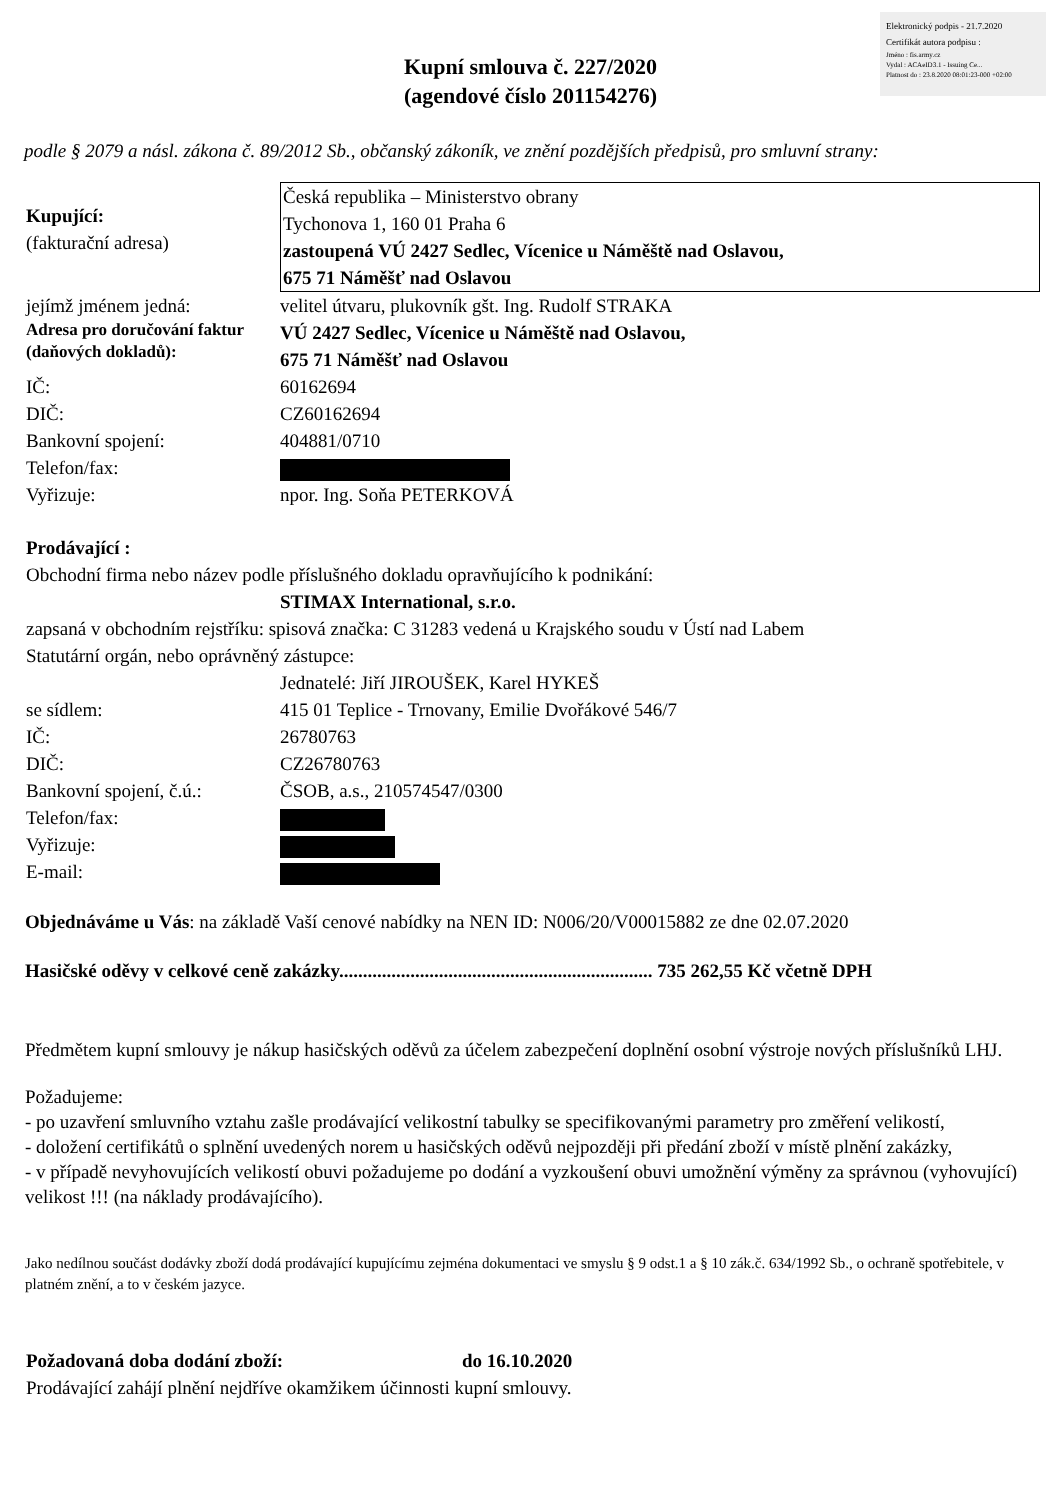Elektronický podpis - 21.7.2020
Certifikát autora podpisu :
Jméno : fis.army.cz
Vydal : ACAeID3.1 - Issuing Ce...
Platnost do : 23.8.2020 08:01:23-000 +02:00
Kupní smlouva č. 227/2020
(agendové číslo 201154276)
podle § 2079 a násl. zákona č. 89/2012 Sb., občanský zákoník, ve znění pozdějších předpisů, pro smluvní strany:
Kupující:
(fakturační adresa)
Česká republika – Ministerstvo obrany
Tychonova 1, 160 01 Praha 6
zastoupená VÚ 2427 Sedlec, Vícenice u Náměště nad Oslavou,
675 71 Náměšť nad Oslavou
jejímž jménem jedná: velitel útvaru, plukovník gšt. Ing. Rudolf STRAKA
Adresa pro doručování faktur (daňových dokladů):
VÚ 2427 Sedlec, Vícenice u Náměště nad Oslavou,
675 71 Náměšť nad Oslavou
IČ: 60162694
DIČ: CZ60162694
Bankovní spojení: 404881/0710
Telefon/fax:
Vyřizuje: npor. Ing. Soňa PETERKOVÁ
Prodávající :
Obchodní firma nebo název podle příslušného dokladu opravňujícího k podnikání:
STIMAX International, s.r.o.
zapsaná v obchodním rejstříku: spisová značka: C 31283 vedená u Krajského soudu v Ústí nad Labem
Statutární orgán, nebo oprávněný zástupce:
Jednatelé: Jiří JIROUŠEK, Karel HYKEŠ
se sídlem: 415 01 Teplice - Trnovany, Emilie Dvořákové 546/7
IČ: 26780763
DIČ: CZ26780763
Bankovní spojení, č.ú.:
ČSOB, a.s., 210574547/0300
Telefon/fax:
Vyřizuje:
E-mail:
Objednáváme u Vás: na základě Vaší cenové nabídky na NEN ID: N006/20/V00015882 ze dne 02.07.2020
Hasičské oděvy v celkové ceně zakázky.................................................................. 735 262,55 Kč včetně DPH
Předmětem kupní smlouvy je nákup hasičských oděvů za účelem zabezpečení doplnění osobní výstroje nových příslušníků LHJ.
Požadujeme:
- po uzavření smluvního vztahu zašle prodávající velikostní tabulky se specifikovanými parametry pro změření velikostí,
- doložení certifikátů o splnění uvedených norem u hasičských oděvů nejpozději při předání zboží v místě plnění zakázky,
- v případě nevyhovujících velikostí obuvi požadujeme po dodání a vyzkoušení obuvi umožnění výměny za správnou (vyhovující) velikost !!! (na náklady prodávajícího).
Jako nedílnou součást dodávky zboží dodá prodávající kupujícímu zejména dokumentaci ve smyslu § 9 odst.1 a § 10 zák.č. 634/1992 Sb., o ochraně spotřebitele, v platném znění, a to v českém jazyce.
Požadovaná doba dodání zboží: do 16.10.2020
Prodávající zahájí plnění nejdříve okamžikem účinnosti kupní smlouvy.